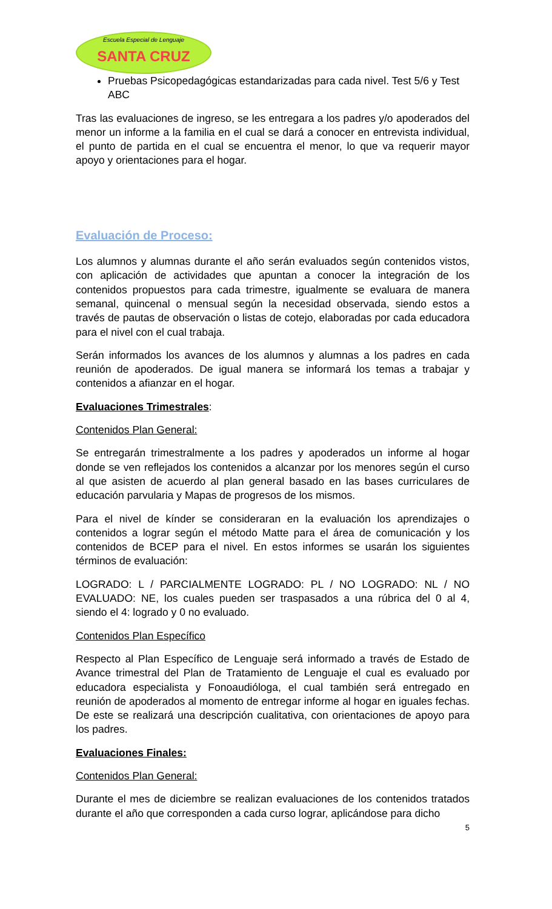Escuela Especial de Lenguaje
SANTA CRUZ
Pruebas Psicopedagógicas estandarizadas para cada nivel. Test 5/6 y Test ABC
Tras las evaluaciones de ingreso, se les entregara a los padres y/o apoderados del menor un informe a la familia en el cual se dará a conocer en entrevista individual, el punto de partida en el cual se encuentra el menor, lo que va requerir mayor apoyo y orientaciones para el hogar.
Evaluación de Proceso:
Los alumnos y alumnas durante el año serán evaluados según contenidos vistos, con aplicación de actividades que apuntan a conocer la integración de los contenidos propuestos para cada trimestre, igualmente se evaluara de manera semanal, quincenal o mensual según la necesidad observada, siendo estos a través de pautas de observación o listas de cotejo, elaboradas por cada educadora para el nivel con el cual trabaja.
Serán informados los avances de los alumnos y alumnas a los padres en cada reunión de apoderados. De igual manera se informará los temas a trabajar y contenidos a afianzar en el hogar.
Evaluaciones Trimestrales:
Contenidos Plan General:
Se entregarán trimestralmente a los padres y apoderados un informe al hogar donde se ven reflejados los contenidos a alcanzar por los menores según el curso al que asisten de acuerdo al plan general basado en las bases curriculares de educación parvularia y Mapas de progresos de los mismos.
Para el nivel de kínder se consideraran en la evaluación los aprendizajes o contenidos a lograr según el método Matte para el área de comunicación y los contenidos de BCEP para el nivel. En estos informes se usarán los siguientes términos de evaluación:
LOGRADO: L / PARCIALMENTE LOGRADO: PL / NO LOGRADO: NL / NO EVALUADO: NE, los cuales pueden ser traspasados a una rúbrica del 0 al 4, siendo el 4: logrado y 0 no evaluado.
Contenidos Plan Específico
Respecto al Plan Específico de Lenguaje será informado a través de Estado de Avance trimestral del Plan de Tratamiento de Lenguaje el cual es evaluado por educadora especialista y Fonoaudióloga, el cual también será entregado en reunión de apoderados al momento de entregar informe al hogar en iguales fechas. De este se realizará una descripción cualitativa, con orientaciones de apoyo para los padres.
Evaluaciones Finales:
Contenidos Plan General:
Durante el mes de diciembre se realizan evaluaciones de los contenidos tratados durante el año que corresponden a cada curso lograr, aplicándose para dicho
5